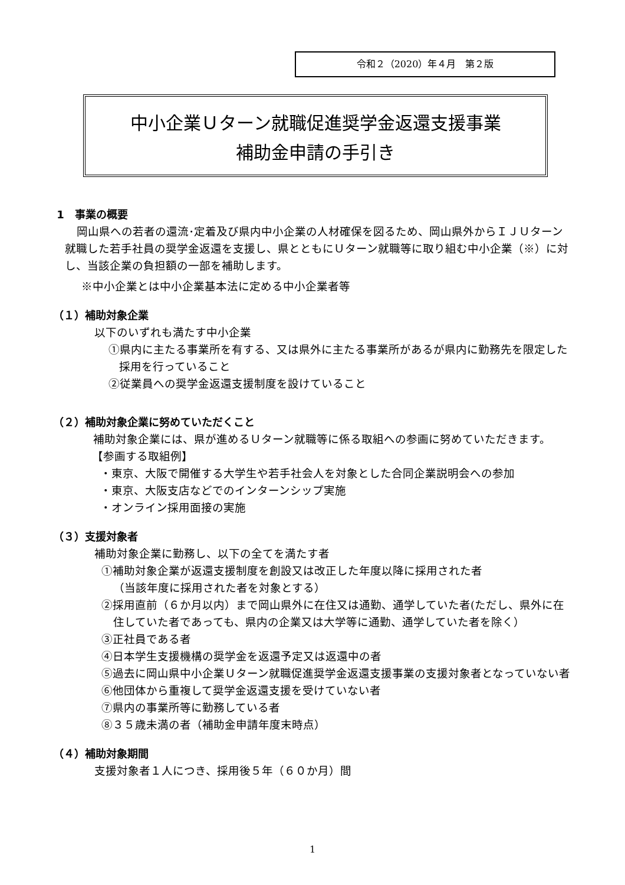令和２（2020）年４月　第２版
中小企業Ｕターン就職促進奨学金返還支援事業
補助金申請の手引き
1　事業の概要
岡山県への若者の還流･定着及び県内中小企業の人材確保を図るため、岡山県外からＩＪＵターン就職した若手社員の奨学金返還を支援し、県とともにＵターン就職等に取り組む中小企業（※）に対し、当該企業の負担額の一部を補助します。
※中小企業とは中小企業基本法に定める中小企業者等
（１）補助対象企業
以下のいずれも満たす中小企業
①県内に主たる事業所を有する、又は県外に主たる事業所があるが県内に勤務先を限定した採用を行っていること
②従業員への奨学金返還支援制度を設けていること
（２）補助対象企業に努めていただくこと
補助対象企業には、県が進めるＵターン就職等に係る取組への参画に努めていただきます。
【参画する取組例】
・東京、大阪で開催する大学生や若手社会人を対象とした合同企業説明会への参加
・東京、大阪支店などでのインターンシップ実施
・オンライン採用面接の実施
（３）支援対象者
補助対象企業に勤務し、以下の全てを満たす者
①補助対象企業が返還支援制度を創設又は改正した年度以降に採用された者
（当該年度に採用された者を対象とする）
②採用直前（６か月以内）まで岡山県外に在住又は通勤、通学していた者(ただし、県外に在住していた者であっても、県内の企業又は大学等に通勤、通学していた者を除く）
③正社員である者
④日本学生支援機構の奨学金を返還予定又は返還中の者
⑤過去に岡山県中小企業Ｕターン就職促進奨学金返還支援事業の支援対象者となっていない者
⑥他団体から重複して奨学金返還支援を受けていない者
⑦県内の事業所等に勤務している者
⑧３５歳未満の者（補助金申請年度末時点）
（４）補助対象期間
支援対象者１人につき、採用後５年（６０か月）間
1